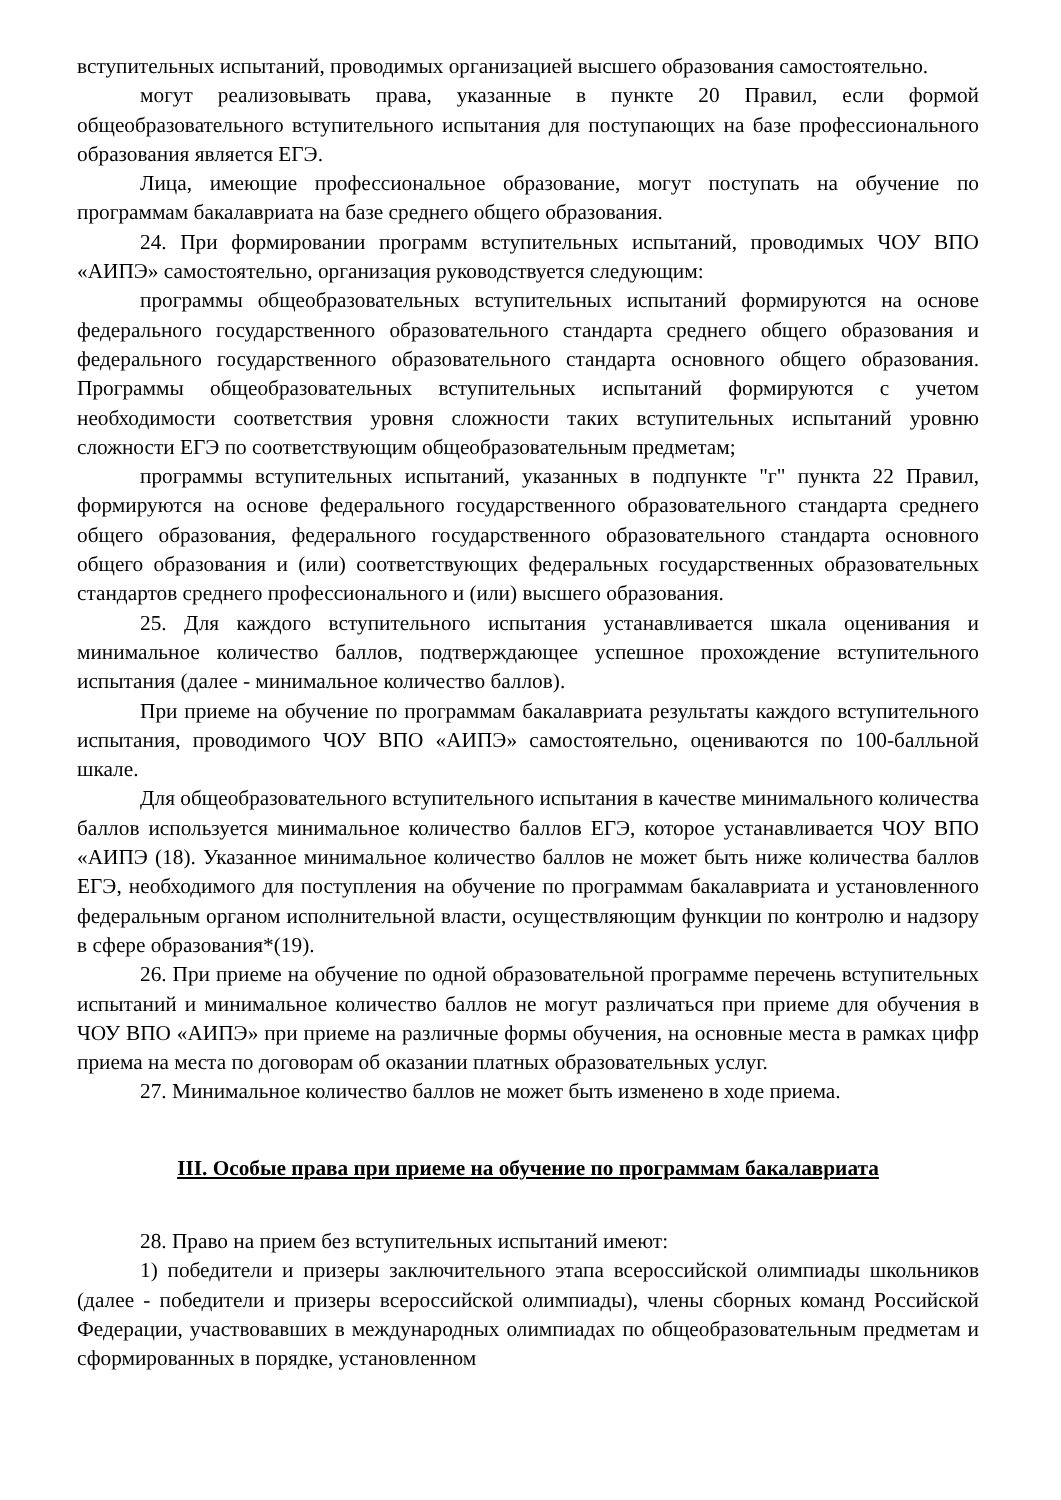вступительных испытаний, проводимых организацией высшего образования самостоятельно.
могут реализовывать права, указанные в пункте 20 Правил, если формой общеобразовательного вступительного испытания для поступающих на базе профессионального образования является ЕГЭ.
Лица, имеющие профессиональное образование, могут поступать на обучение по программам бакалавриата на базе среднего общего образования.
24. При формировании программ вступительных испытаний, проводимых ЧОУ ВПО «АИПЭ» самостоятельно, организация руководствуется следующим:
программы общеобразовательных вступительных испытаний формируются на основе федерального государственного образовательного стандарта среднего общего образования и федерального государственного образовательного стандарта основного общего образования. Программы общеобразовательных вступительных испытаний формируются с учетом необходимости соответствия уровня сложности таких вступительных испытаний уровню сложности ЕГЭ по соответствующим общеобразовательным предметам;
программы вступительных испытаний, указанных в подпункте "г" пункта 22 Правил, формируются на основе федерального государственного образовательного стандарта среднего общего образования, федерального государственного образовательного стандарта основного общего образования и (или) соответствующих федеральных государственных образовательных стандартов среднего профессионального и (или) высшего образования.
25. Для каждого вступительного испытания устанавливается шкала оценивания и минимальное количество баллов, подтверждающее успешное прохождение вступительного испытания (далее - минимальное количество баллов).
При приеме на обучение по программам бакалавриата результаты каждого вступительного испытания, проводимого ЧОУ ВПО «АИПЭ» самостоятельно, оцениваются по 100-балльной шкале.
Для общеобразовательного вступительного испытания в качестве минимального количества баллов используется минимальное количество баллов ЕГЭ, которое устанавливается ЧОУ ВПО «АИПЭ (18). Указанное минимальное количество баллов не может быть ниже количества баллов ЕГЭ, необходимого для поступления на обучение по программам бакалавриата и установленного федеральным органом исполнительной власти, осуществляющим функции по контролю и надзору в сфере образования*(19).
26. При приеме на обучение по одной образовательной программе перечень вступительных испытаний и минимальное количество баллов не могут различаться при приеме для обучения в ЧОУ ВПО «АИПЭ» при приеме на различные формы обучения, на основные места в рамках цифр приема на места по договорам об оказании платных образовательных услуг.
27. Минимальное количество баллов не может быть изменено в ходе приема.
III. Особые права при приеме на обучение по программам бакалавриата
28. Право на прием без вступительных испытаний имеют:
1) победители и призеры заключительного этапа всероссийской олимпиады школьников (далее - победители и призеры всероссийской олимпиады), члены сборных команд Российской Федерации, участвовавших в международных олимпиадах по общеобразовательным предметам и сформированных в порядке, установленном